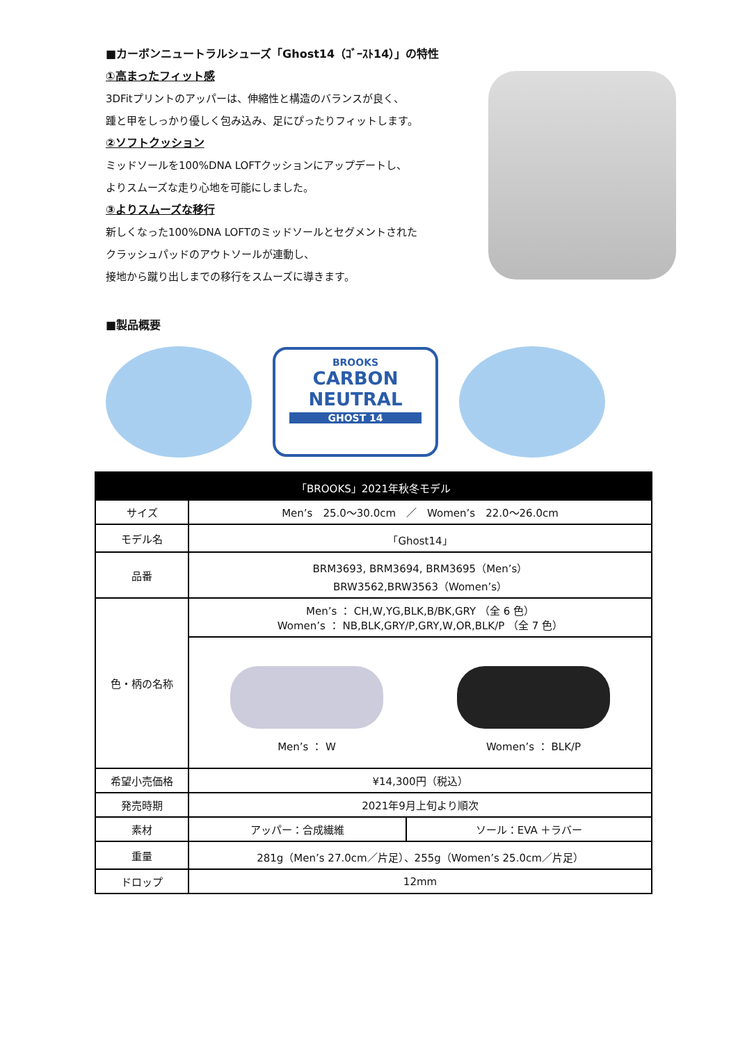■カーボンニュートラルシューズ「Ghost14（ｺﾞｰｽﾄ14）」の特性
①高まったフィット感
3DFitプリントのアッパーは、伸縮性と構造のバランスが良く、
踵と甲をしっかり優しく包み込み、足にぴったりフィットします。
②ソフトクッション
ミッドソールを100%DNA LOFTクッションにアップデートし、
よりスムーズな走り心地を可能にしました。
③よりスムーズな移行
新しくなった100%DNA LOFTのミッドソールとセグメントされた
クラッシュパッドのアウトソールが連動し、
接地から蹴り出しまでの移行をスムーズに導きます。
■製品概要
BROOKS
CARBON
NEUTRAL
GHOST 14
| 「BROOKS」2021年秋冬モデル | | |
| --- | --- | --- |
| サイズ | Men’s 25.0～30.0cm ／ Women’s 22.0～26.0cm | |
| モデル名 | 「Ghost14」 | |
| 品番 | BRM3693, BRM3694, BRM3695（Men’s） BRW3562,BRW3563（Women’s） | |
| 色・柄の名称 | Men’s ： CH,W,YG,BLK,B/BK,GRY （全 6 色） Women’s ： NB,BLK,GRY/P,GRY,W,OR,BLK/P （全 7 色） | |
| | Men’s ： W Women’s ： BLK/P | |
| 希望小売価格 | ¥14,300円（税込） | |
| 発売時期 | 2021年9月上旬より順次 | |
| 素材 | アッパー：合成繊維 | ソール：EVA ＋ラバー |
| 重量 | 281g（Men’s 27.0cm／片足）、255g（Women’s 25.0cm／片足） | |
| ドロップ | 12mm | |